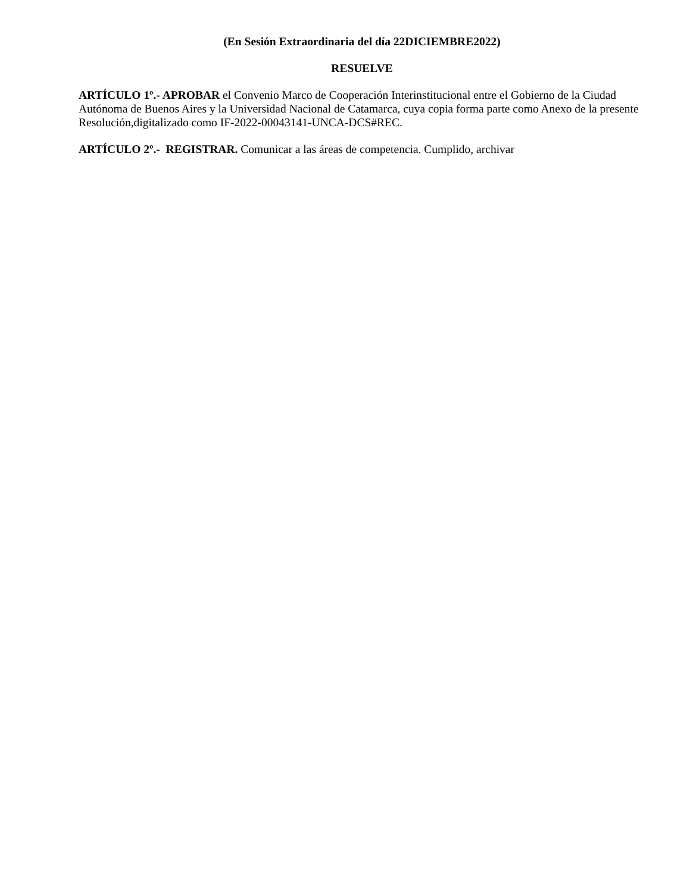(En Sesión Extraordinaria del día 22DICIEMBRE2022)
RESUELVE
ARTÍCULO 1º.- APROBAR el Convenio Marco de Cooperación Interinstitucional entre el Gobierno de la Ciudad Autónoma de Buenos Aires y la Universidad Nacional de Catamarca, cuya copia forma parte como Anexo de la presente Resolución,digitalizado como IF-2022-00043141-UNCA-DCS#REC.
ARTÍCULO 2º.- REGISTRAR. Comunicar a las áreas de competencia. Cumplido, archivar